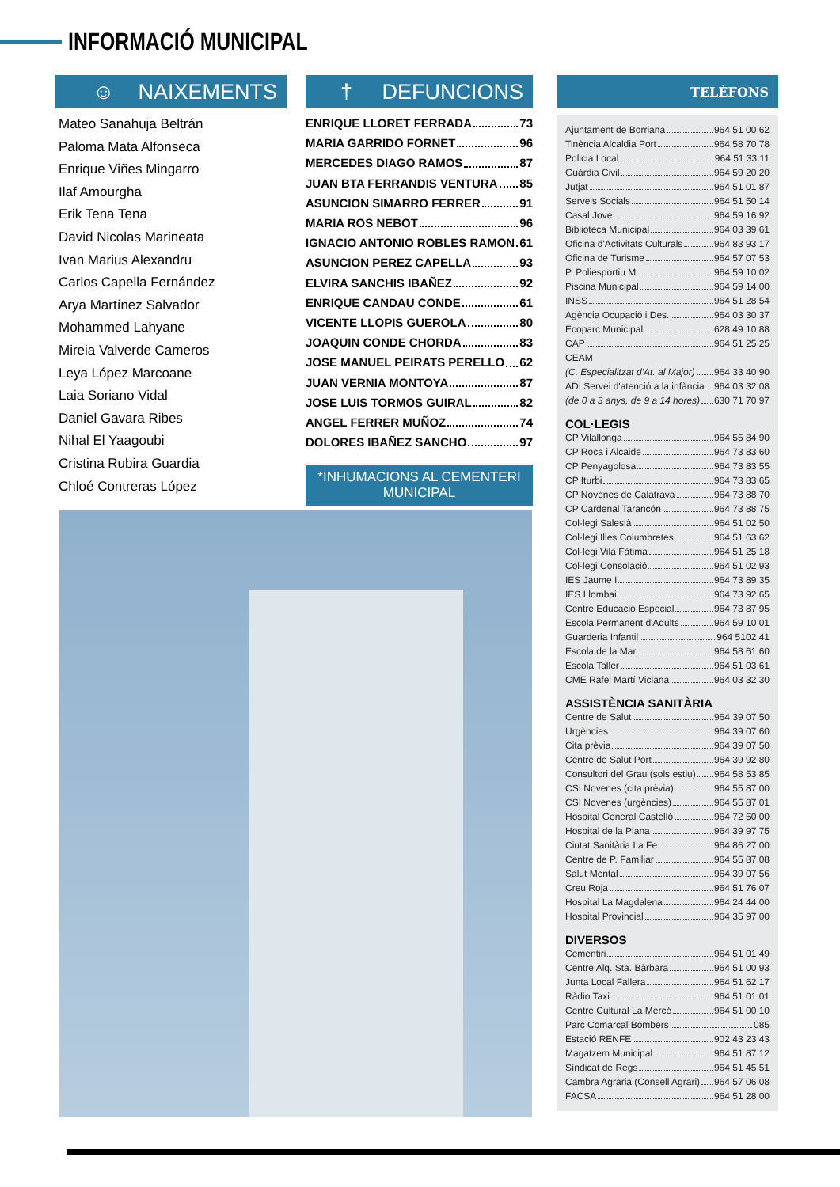INFORMACIÓ MUNICIPAL
☺ NAIXEMENTS
Mateo Sanahuja Beltrán
Paloma Mata Alfonseca
Enrique Viñes Mingarro
Ilaf Amourgha
Erik Tena Tena
David Nicolas Marineata
Ivan Marius Alexandru
Carlos Capella Fernández
Arya Martínez Salvador
Mohammed Lahyane
Mireia Valverde Cameros
Leya López Marcoane
Laia Soriano Vidal
Daniel Gavara Ribes
Nihal El Yaagoubi
Cristina Rubira Guardia
Chloé Contreras López
† DEFUNCIONS
ENRIQUE LLORET FERRADA 73
MARIA GARRIDO FORNET 96
MERCEDES DIAGO RAMOS 87
JUAN BTA FERRANDIS VENTURA 85
ASUNCION SIMARRO FERRER 91
MARIA ROS NEBOT 96
IGNACIO ANTONIO ROBLES RAMON 61
ASUNCION PEREZ CAPELLA 93
ELVIRA SANCHIS IBAÑEZ 92
ENRIQUE CANDAU CONDE 61
VICENTE LLOPIS GUEROLA 80
JOAQUIN CONDE CHORDA 83
JOSE MANUEL PEIRATS PERELLO 62
JUAN VERNIA MONTOYA 87
JOSE LUIS TORMOS GUIRAL 82
ANGEL FERRER MUÑOZ 74
DOLORES IBAÑEZ SANCHO 97
*INHUMACIONS AL CEMENTERI MUNICIPAL
TELÈFONS
Ajuntament de Borriana 964 51 00 62
Tinència Alcaldia Port 964 58 70 78
Policia Local 964 51 33 11
Guàrdia Civil 964 59 20 20
Jutjat 964 51 01 87
Serveis Socials 964 51 50 14
Casal Jove 964 59 16 92
Biblioteca Municipal 964 03 39 61
Oficina d'Activitats Culturals 964 83 93 17
Oficina de Turisme 964 57 07 53
P. Poliesportiu M 964 59 10 02
Piscina Municipal 964 59 14 00
INSS 964 51 28 54
Agència Ocupació i Des. 964 03 30 37
Ecoparc Municipal 628 49 10 88
CAP 964 51 25 25
CEAM
(C. Especialitzat d'At. al Major) 964 33 40 90
ADI Servei d'atenció a la infància 964 03 32 08
(de 0 a 3 anys, de 9 a 14 hores) 630 71 70 97
COL·LEGIS
CP Vilallonga 964 55 84 90
CP Roca i Alcaide 964 73 83 60
CP Penyagolosa 964 73 83 55
CP Iturbi 964 73 83 65
CP Novenes de Calatrava 964 73 88 70
CP Cardenal Tarancón 964 73 88 75
Col·legi Salesià 964 51 02 50
Col·legi Illes Columbretes 964 51 63 62
Col·legi Vila Fàtima 964 51 25 18
Col·legi Consolació 964 51 02 93
IES Jaume I 964 73 89 35
IES Llombai 964 73 92 65
Centre Educació Especial 964 73 87 95
Escola Permanent d'Adults 964 59 10 01
Guarderia Infantil 964 5102 41
Escola de la Mar 964 58 61 60
Escola Taller 964 51 03 61
CME Rafel Martí Viciana 964 03 32 30
ASSISTÈNCIA SANITÀRIA
Centre de Salut 964 39 07 50
Urgències 964 39 07 60
Cita prèvia 964 39 07 50
Centre de Salut Port 964 39 92 80
Consultori del Grau (sols estiu) 964 58 53 85
CSI Novenes (cita prèvia) 964 55 87 00
CSI Novenes (urgències) 964 55 87 01
Hospital General Castelló 964 72 50 00
Hospital de la Plana 964 39 97 75
Ciutat Sanitària La Fe 964 86 27 00
Centre de P. Familiar 964 55 87 08
Salut Mental 964 39 07 56
Creu Roja 964 51 76 07
Hospital La Magdalena 964 24 44 00
Hospital Provincial 964 35 97 00
DIVERSOS
Cementiri 964 51 01 49
Centre Alq. Sta. Bàrbara 964 51 00 93
Junta Local Fallera 964 51 62 17
Ràdio Taxi 964 51 01 01
Centre Cultural La Mercé 964 51 00 10
Parc Comarcal Bombers 085
Estació RENFE 902 43 23 43
Magatzem Municipal 964 51 87 12
Síndicat de Regs 964 51 45 51
Cambra Agrària (Consell Agrari) 964 57 06 08
FACSA 964 51 28 00